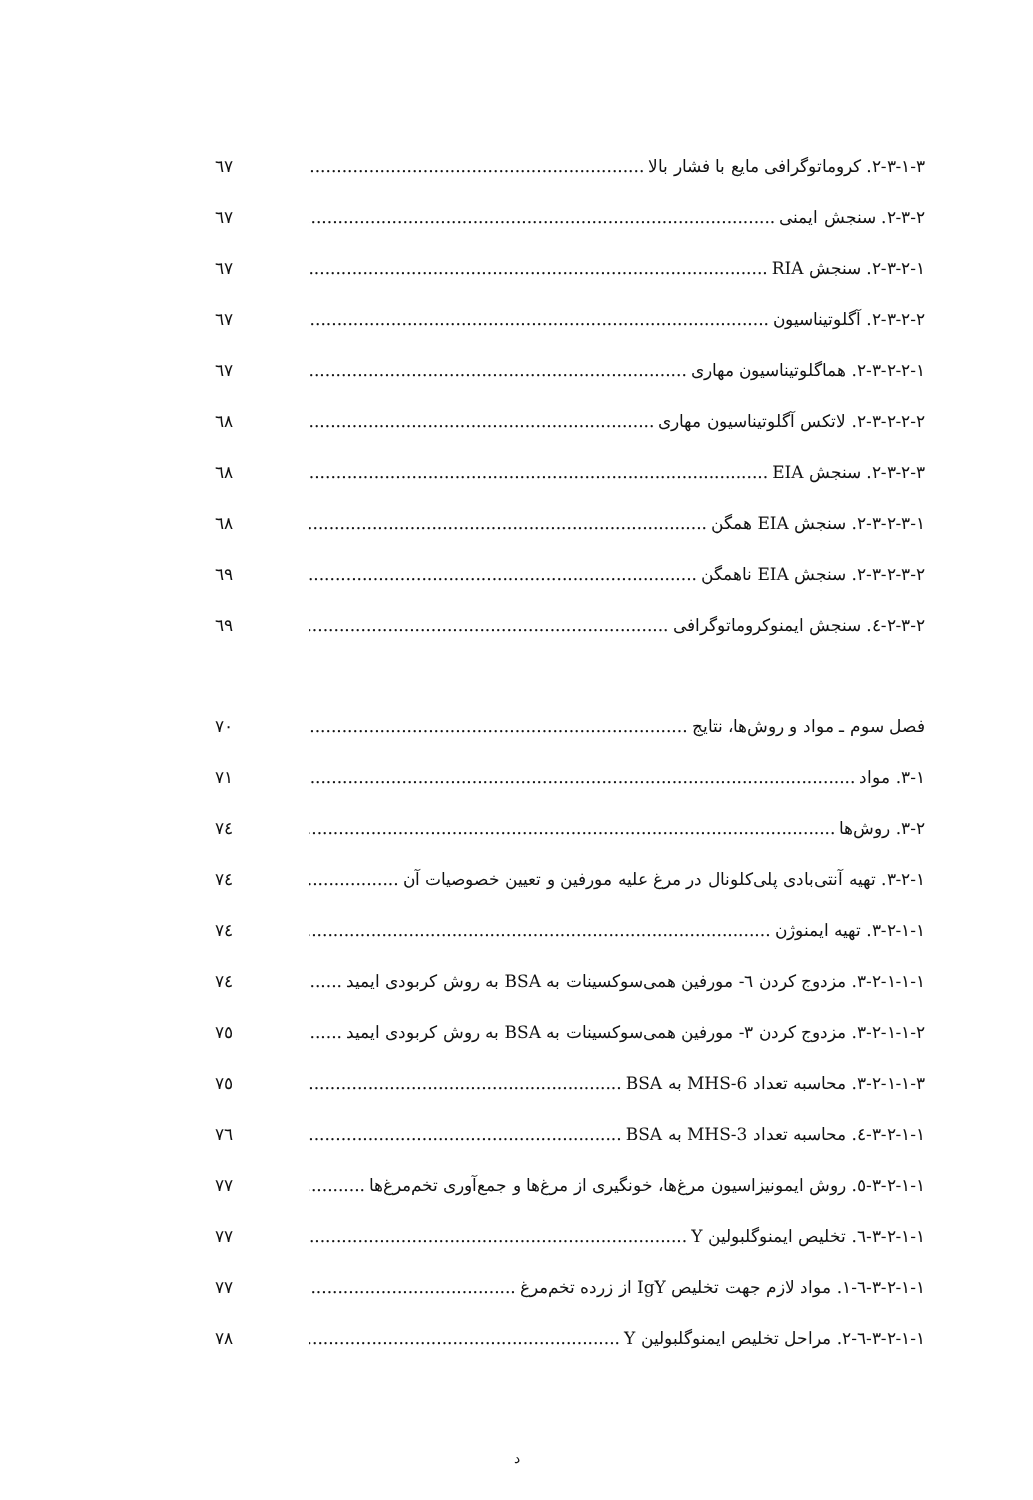۲-۳-۱-۳. کروماتوگرافی مایع با فشار بالا ٦٧
۲-۳-۲. سنجش ایمنی ٦٧
۲-۳-۲-۱. سنجش RIA ٦٧
۲-۳-۲-۲. آگلوتیناسیون ٦٧
۲-۳-۲-۲-۱. هماگلوتیناسیون مهاری ٦٧
۲-۳-۲-۲-۲. لاتکس آگلوتیناسیون مهاری ٦٨
۲-۳-۲-۳. سنجش EIA ٦٨
۲-۳-۲-۳-۱. سنجش EIA همگن ٦٨
۲-۳-۲-۳-۲. سنجش EIA ناهمگن ٦٩
۲-۳-۲-٤. سنجش ایمنوکروماتوگرافی ٦٩
فصل سوم ـ مواد و روش‌ها، نتایج ۷۰
۳-۱. مواد ۷۱
۳-۲. روش‌ها ۷٤
۳-۲-۱. تهیه آنتی‌بادی پلی‌کلونال در مرغ علیه مورفین و تعیین خصوصیات آن ۷٤
۳-۲-۱-۱. تهیه ایمنوژن ۷٤
۳-۲-۱-۱-۱. مزدوج کردن ٦- مورفین همی‌سوکسینات به BSA به روش کربودی ایمید ۷٤
۳-۲-۱-۱-۲. مزدوج کردن ۳- مورفین همی‌سوکسینات به BSA به روش کربودی ایمید ۷٥
۳-۲-۱-۱-۳. محاسبه تعداد 6-MHS به BSA ۷٥
۳-۲-۱-۱-٤. محاسبه تعداد 3-MHS به BSA ۷٦
۳-۲-۱-۱-٥. روش ایمونیزاسیون مرغ‌ها، خونگیری از مرغ‌ها و جمع‌آوری تخم‌مرغ‌ها ۷۷
۳-۲-۱-۱-٦. تخلیص ایمنوگلبولین Y ۷۷
۳-۲-۱-۱-٦-۱. مواد لازم جهت تخلیص IgY از زرده تخم‌مرغ ۷۷
۳-۲-۱-۱-٦-۲. مراحل تخلیص ایمنوگلبولین Y ۷۸
د